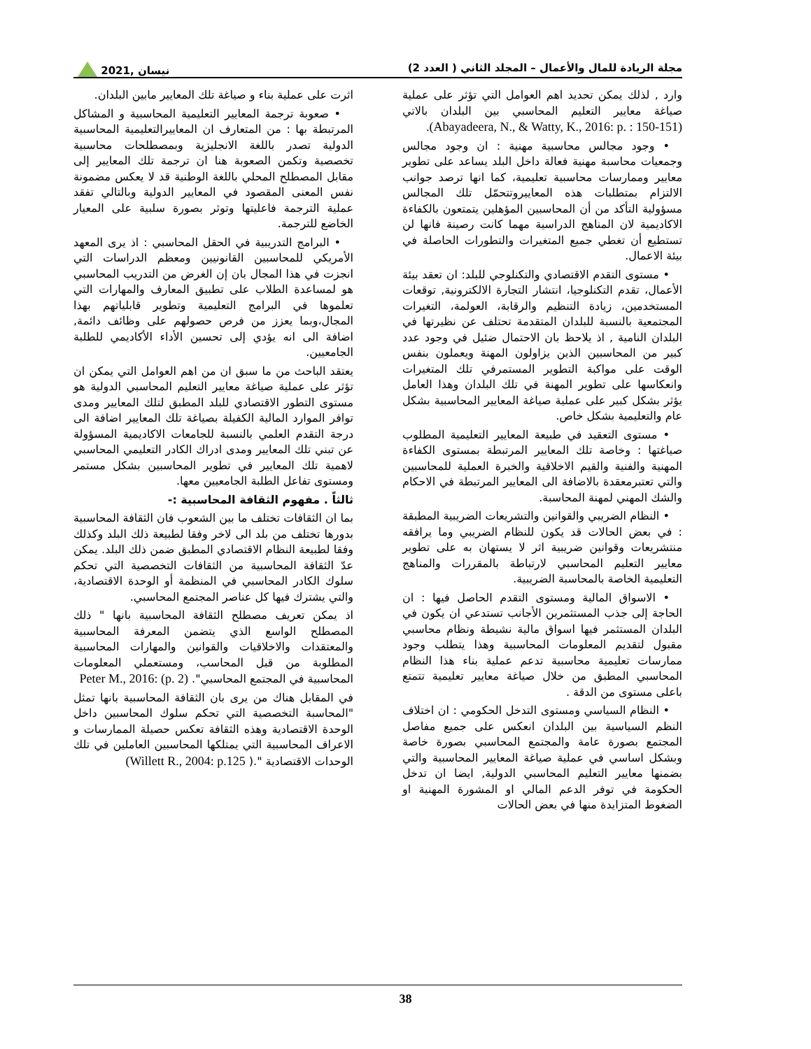مجلة الريادة للمال والأعمال – المجلد الثاني ( العدد 2) نيسان ,2021
وارد , لذلك يمكن تحديد اهم العوامل التي تؤثر على عملية صياغة معايير التعليم المحاسبي بين البلدان بالاتي (Abayadeera, N., & Watty, K., 2016: p. : 150-151).
• وجود مجالس محاسبية مهنية : ان وجود مجالس وجمعيات محاسبة مهنية فعالة داخل البلد يساعد على تطوير معايير وممارسات محاسبية تعليمية، كما انها ترصد جوانب الالتزام بمتطلبات هذه المعاييروتتحمّل تلك المجالس مسؤولية التأكد من أن المحاسبين المؤهلين يتمتعون بالكفاءة الاكاديمية لان المناهج الدراسية مهما كانت رصينة فانها لن تستطيع أن تغطي جميع المتغيرات والتطورات الحاصلة في بيئة الاعمال.
• مستوى التقدم الاقتصادي والتكنلوجي للبلد: ان تعقد بيئة الأعمال، تقدم التكنلوجيا، انتشار التجارة الالكترونية, توقعات المستخدمين، زيادة التنظيم والرقابة، العولمة، التغيرات المجتمعية بالنسبة للبلدان المتقدمة تحتلف عن نظيرتها في البلدان النامية , اذ يلاحظ بان الاحتمال ضئيل في وجود عدد كبير من المحاسبين الذين يزاولون المهنة ويعملون بنفس الوقت على مواكبة التطوير المستمرفي تلك المتغيرات وانعكاسها على تطوير المهنة في تلك البلدان وهذا العامل يؤثر بشكل كبير على عملية صياغة المعايير المحاسبية بشكل عام والتعليمية بشكل خاص.
• مستوى التعقيد في طبيعة المعايير التعليمية المطلوب صياغتها : وخاصة تلك المعايير المرتبطة بمستوى الكفاءة المهنية والفنية والقيم الاخلاقية والخبرة العملية للمحاسبين والتي تعتبرمعقدة بالاضافة الى المعايير المرتبطة في الاحكام والشك المهني لمهنة المحاسبة.
• النظام الضريبي والقوانين والتشريعات الضريبية المطبقة : في بعض الحالات قد يكون للنظام الضريبي وما يرافقه منتشريعات وقوانين ضريبية اثر لا يستهان به على تطوير معايير التعليم المحاسبي لارتباطة بالمقررات والمناهج التعليمية الخاصة بالمحاسبة الضريبية.
• الاسواق المالية ومستوى التقدم الحاصل فيها : ان الحاجة إلى جذب المستثمرين الأجانب تستدعي ان يكون في البلدان المستثمر فيها اسواق مالية نشيطة ونظام محاسبي مقبول لتقديم المعلومات المحاسبية وهذا يتطلب وجود ممارسات تعليمية محاسبية تدعم عملية بناء هذا النظام المحاسبي المطبق من خلال صياغة معايير تعليمية تتمتع باعلى مستوى من الدقة .
• النظام السياسي ومستوى التدخل الحكومي : ان اختلاف النظم السياسية بين البلدان انعكس على جميع مفاصل المجتمع بصورة عامة والمجتمع المحاسبي بصورة خاصة وبشكل اساسي في عملية صياغة المعايير المحاسبية والتي بضمنها معايير التعليم المحاسبي الدولية, ايضا ان تدخل الحكومة في توفر الدعم المالي او المشورة المهنية او الضغوط المتزايدة منها في بعض الحالات
اثرت على عملية بناء و صياغة تلك المعايير مابين البلدان.
• صعوبة ترجمة المعايير التعليمية المحاسبية و المشاكل المرتبطة بها : من المتعارف ان المعاييرالتعليمية المحاسبية الدولية تصدر باللغة الانجليزية وبمصطلحات محاسبية تخصصية وتكمن الصعوبة هنا ان ترجمة تلك المعايير إلى مقابل المصطلح المحلي باللغة الوطنية قد لا يعكس مضمونة نفس المعنى المقصود في المعايير الدولية وبالتالي تفقد عملية الترجمة فاعليتها وتوثر بصورة سلبية على المعيار الخاضع للترجمة.
• البرامج التدريبية في الحقل المحاسبي : اذ يرى المعهد الأمريكي للمحاسبين القانونيين ومعظم الدراسات التي انجزت في هذا المجال بان إن الغرض من التدريب المحاسبي هو لمساعدة الطلاب على تطبيق المعارف والمهارات التي تعلموها في البرامج التعليمية وتطوير قابلياتهم بهذا المجال،وبما يعزز من فرص حصولهم على وظائف دائمة, اضافة الى انه يؤدي إلى تحسين الأداء الأكاديمي للطلبة الجامعيين.
يعتقد الباحث من ما سبق ان من اهم العوامل التي يمكن ان تؤثر على عملية صياغة معايير التعليم المحاسبي الدولية هو مستوى التطور الاقتصادي للبلد المطبق لتلك المعايير ومدى توافر الموارد المالية الكفيلة بصياغة تلك المعايير اضافة الى درجة التقدم العلمي بالنسبة للجامعات الاكاديمية المسؤولة عن تبني تلك المعايير ومدى ادراك الكادر التعليمي المحاسبي لاهمية تلك المعايير في تطوير المحاسبين بشكل مستمر ومستوى تفاعل الطلبة الجامعيين معها.
ثالثاً . مفهوم الثقافة المحاسبية :-
بما ان الثقافات تختلف ما بين الشعوب فان الثقافة المحاسبية بدورها تختلف من بلد الى لاخر وفقا لطبيعة ذلك البلد وكذلك وفقا لطبيعة النظام الاقتصادي المطبق ضمن ذلك البلد. يمكن عدّ الثقافة المحاسبية من الثقافات التخصصية التي تحكم سلوك الكادر المحاسبي في المنظمة أو الوحدة الاقتصادية، والتي يشترك فيها كل عناصر المجتمع المحاسبي.
اذ يمكن تعريف مصطلح الثقافة المحاسبية بانها " ذلك المصطلح الواسع الذي يتضمن المعرفة المحاسبية والمعتقدات والاخلاقيات والقوانين والمهارات المحاسبية المطلوبة من قبل المحاسب، ومستعملي المعلومات المحاسبية في المجتمع المحاسبي". Peter M., 2016: (p. 2)
في المقابل هناك من يرى بان الثقافة المحاسبية بانها تمثل "المحاسبة التخصصية التي تحكم سلوك المحاسبين داخل الوحدة الاقتصادية وهذه الثقافة تعكس حصيلة الممارسات و الاعراف المحاسبية التي يمتلكها المحاسبين العاملين في تلك الوحدات الاقتصادية ".( Willett R., 2004: p.125)
38